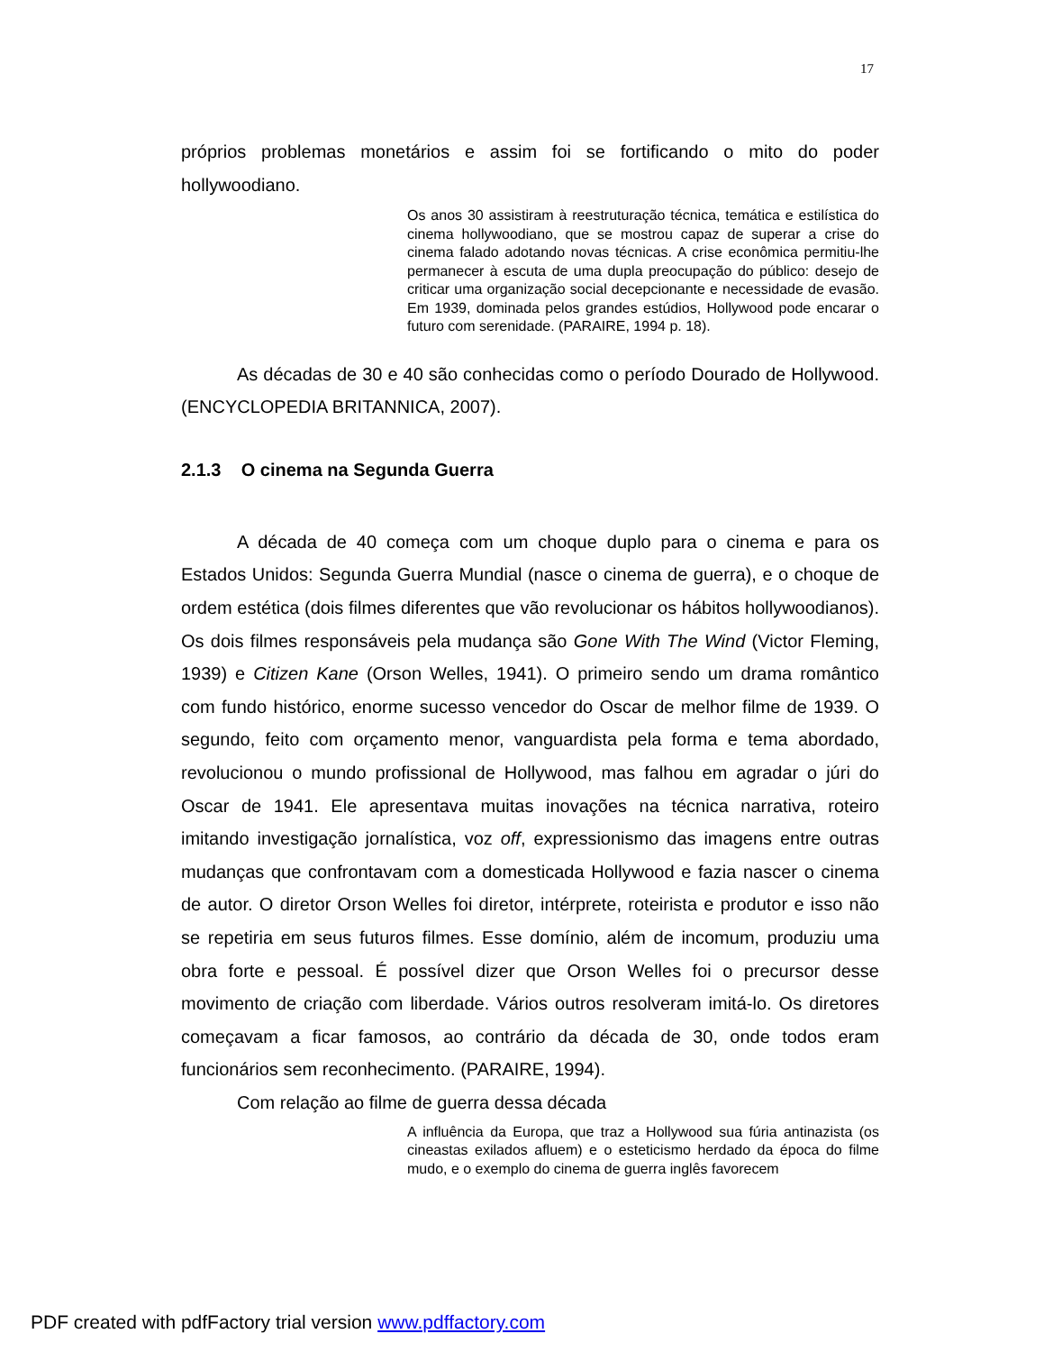17
próprios problemas monetários e assim foi se fortificando o mito do poder hollywoodiano.
Os anos 30 assistiram à reestruturação técnica, temática e estilística do cinema hollywoodiano, que se mostrou capaz de superar a crise do cinema falado adotando novas técnicas. A crise econômica permitiu-lhe permanecer à escuta de uma dupla preocupação do público: desejo de criticar uma organização social decepcionante e necessidade de evasão. Em 1939, dominada pelos grandes estúdios, Hollywood pode encarar o futuro com serenidade. (PARAIRE, 1994 p. 18).
As décadas de 30 e 40 são conhecidas como o período Dourado de Hollywood. (ENCYCLOPEDIA BRITANNICA, 2007).
2.1.3 O cinema na Segunda Guerra
A década de 40 começa com um choque duplo para o cinema e para os Estados Unidos: Segunda Guerra Mundial (nasce o cinema de guerra), e o choque de ordem estética (dois filmes diferentes que vão revolucionar os hábitos hollywoodianos). Os dois filmes responsáveis pela mudança são Gone With The Wind (Victor Fleming, 1939) e Citizen Kane (Orson Welles, 1941). O primeiro sendo um drama romântico com fundo histórico, enorme sucesso vencedor do Oscar de melhor filme de 1939. O segundo, feito com orçamento menor, vanguardista pela forma e tema abordado, revolucionou o mundo profissional de Hollywood, mas falhou em agradar o júri do Oscar de 1941. Ele apresentava muitas inovações na técnica narrativa, roteiro imitando investigação jornalística, voz off, expressionismo das imagens entre outras mudanças que confrontavam com a domesticada Hollywood e fazia nascer o cinema de autor. O diretor Orson Welles foi diretor, intérprete, roteirista e produtor e isso não se repetiria em seus futuros filmes. Esse domínio, além de incomum, produziu uma obra forte e pessoal. É possível dizer que Orson Welles foi o precursor desse movimento de criação com liberdade. Vários outros resolveram imitá-lo. Os diretores começavam a ficar famosos, ao contrário da década de 30, onde todos eram funcionários sem reconhecimento. (PARAIRE, 1994).
Com relação ao filme de guerra dessa década
A influência da Europa, que traz a Hollywood sua fúria antinazista (os cineastas exilados afluem) e o esteticismo herdado da época do filme mudo, e o exemplo do cinema de guerra inglês favorecem
PDF created with pdfFactory trial version www.pdffactory.com